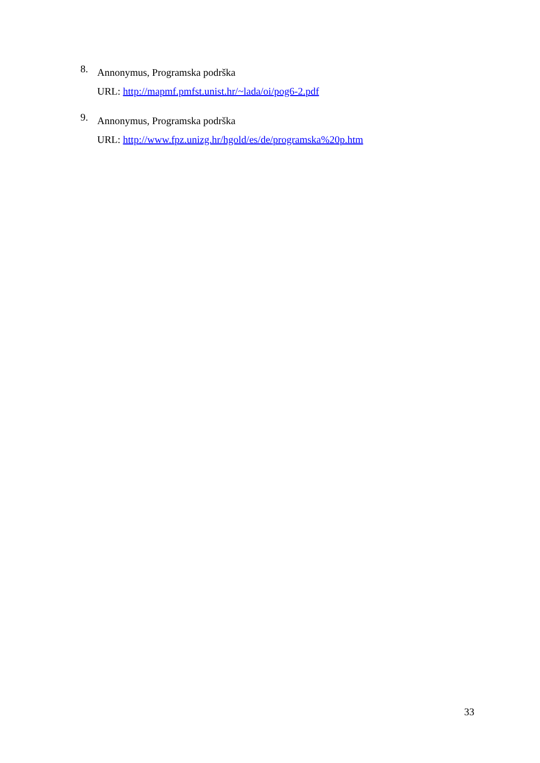8.
Annonymus, Programska podrška
URL: http://mapmf.pmfst.unist.hr/~lada/oi/pog6-2.pdf
9.
Annonymus, Programska podrška
URL: http://www.fpz.unizg.hr/hgold/es/de/programska%20p.htm
33